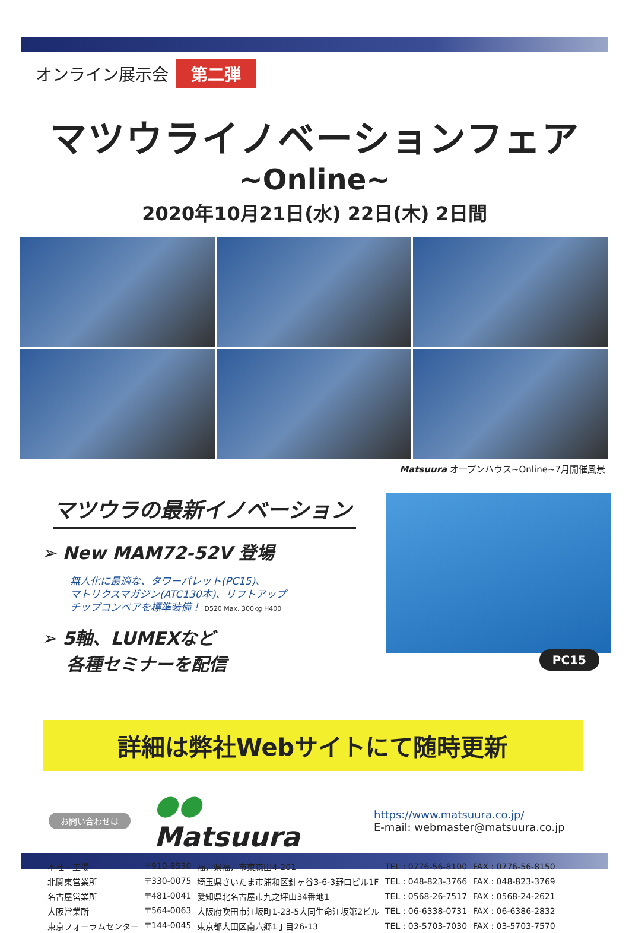オンライン展示会 第二弾
マツウライノベーションフェア
~Online~
2020年10月21日(水) 22日(木) 2日間
Matsuura オープンハウス~Online~7月開催風景
マツウラの最新イノベーション
➢ New MAM72-52V 登場
無人化に最適な、タワーパレット(PC15)、
マトリクスマガジン(ATC130本)、リフトアップ
チップコンベアを標準装備！ D520 Max. 300kg H400
➢ 5軸、LUMEXなど
各種セミナーを配信
PC15
詳細は弊社Webサイトにて随時更新
お問い合わせは ●● Matsuura
https://www.matsuura.co.jp/
E-mail: webmaster@matsuura.co.jp
| 本社・工場 | 〒910-8530 | 福井県福井市東森田4-201 | TEL : 0776-56-8100 | FAX : 0776-56-8150 |
| 北関東営業所 | 〒330-0075 | 埼玉県さいたま市浦和区針ヶ谷3-6-3野口ビル1F | TEL : 048-823-3766 | FAX : 048-823-3769 |
| 名古屋営業所 | 〒481-0041 | 愛知県北名古屋市九之坪山34番地1 | TEL : 0568-26-7517 | FAX : 0568-24-2621 |
| 大阪営業所 | 〒564-0063 | 大阪府吹田市江坂町1-23-5大同生命江坂第2ビル | TEL : 06-6338-0731 | FAX : 06-6386-2832 |
| 東京フォーラムセンター | 〒144-0045 | 東京都大田区南六郷1丁目26-13 | TEL : 03-5703-7030 | FAX : 03-5703-7570 |